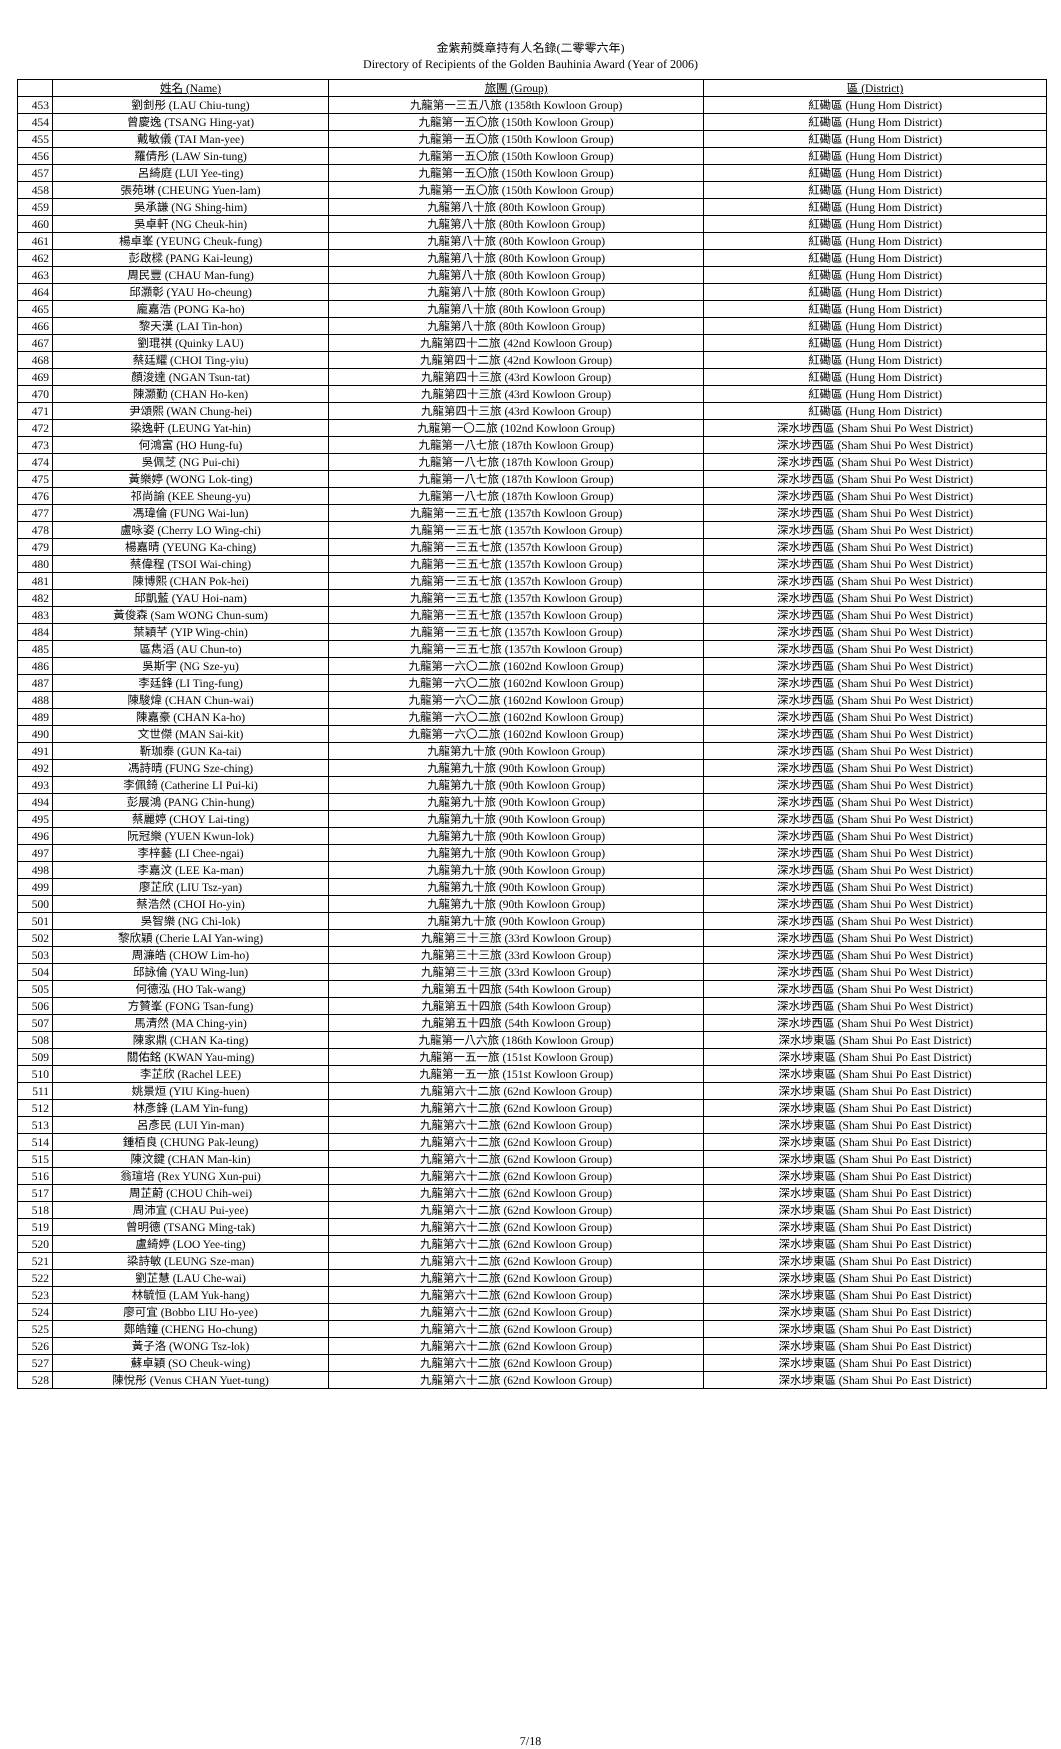金紫荊獎章持有人名錄(二零零六年)
Directory of Recipients of the Golden Bauhinia Award (Year of 2006)
| | 姓名 (Name) | 旅團 (Group) | 區 (District) |
| --- | --- | --- | --- |
| 453 | 劉釗彤 (LAU Chiu-tung) | 九龍第一三五八旅 (1358th Kowloon Group) | 紅磡區 (Hung Hom District) |
| 454 | 曾慶逸 (TSANG Hing-yat) | 九龍第一五〇旅 (150th Kowloon Group) | 紅磡區 (Hung Hom District) |
| 455 | 戴敏儀 (TAI Man-yee) | 九龍第一五〇旅 (150th Kowloon Group) | 紅磡區 (Hung Hom District) |
| 456 | 羅倩彤 (LAW Sin-tung) | 九龍第一五〇旅 (150th Kowloon Group) | 紅磡區 (Hung Hom District) |
| 457 | 呂綺庭 (LUI Yee-ting) | 九龍第一五〇旅 (150th Kowloon Group) | 紅磡區 (Hung Hom District) |
| 458 | 張苑琳 (CHEUNG Yuen-lam) | 九龍第一五〇旅 (150th Kowloon Group) | 紅磡區 (Hung Hom District) |
| 459 | 吳承謙 (NG Shing-him) | 九龍第八十旅 (80th Kowloon Group) | 紅磡區 (Hung Hom District) |
| 460 | 吳卓軒 (NG Cheuk-hin) | 九龍第八十旅 (80th Kowloon Group) | 紅磡區 (Hung Hom District) |
| 461 | 楊卓峯 (YEUNG Cheuk-fung) | 九龍第八十旅 (80th Kowloon Group) | 紅磡區 (Hung Hom District) |
| 462 | 彭啟樑 (PANG Kai-leung) | 九龍第八十旅 (80th Kowloon Group) | 紅磡區 (Hung Hom District) |
| 463 | 周民豐 (CHAU Man-fung) | 九龍第八十旅 (80th Kowloon Group) | 紅磡區 (Hung Hom District) |
| 464 | 邱灝彰 (YAU Ho-cheung) | 九龍第八十旅 (80th Kowloon Group) | 紅磡區 (Hung Hom District) |
| 465 | 龐嘉浩 (PONG Ka-ho) | 九龍第八十旅 (80th Kowloon Group) | 紅磡區 (Hung Hom District) |
| 466 | 黎天漢 (LAI Tin-hon) | 九龍第八十旅 (80th Kowloon Group) | 紅磡區 (Hung Hom District) |
| 467 | 劉琨祺 (Quinky LAU) | 九龍第四十二旅 (42nd Kowloon Group) | 紅磡區 (Hung Hom District) |
| 468 | 蔡廷耀 (CHOI Ting-yiu) | 九龍第四十二旅 (42nd Kowloon Group) | 紅磡區 (Hung Hom District) |
| 469 | 顏浚達 (NGAN Tsun-tat) | 九龍第四十三旅 (43rd Kowloon Group) | 紅磡區 (Hung Hom District) |
| 470 | 陳灝勤 (CHAN Ho-ken) | 九龍第四十三旅 (43rd Kowloon Group) | 紅磡區 (Hung Hom District) |
| 471 | 尹頌熙 (WAN Chung-hei) | 九龍第四十三旅 (43rd Kowloon Group) | 紅磡區 (Hung Hom District) |
| 472 | 梁逸軒 (LEUNG Yat-hin) | 九龍第一〇二旅 (102nd Kowloon Group) | 深水埗西區 (Sham Shui Po West District) |
| 473 | 何鴻富 (HO Hung-fu) | 九龍第一八七旅 (187th Kowloon Group) | 深水埗西區 (Sham Shui Po West District) |
| 474 | 吳佩芝 (NG Pui-chi) | 九龍第一八七旅 (187th Kowloon Group) | 深水埗西區 (Sham Shui Po West District) |
| 475 | 黃樂婷 (WONG Lok-ting) | 九龍第一八七旅 (187th Kowloon Group) | 深水埗西區 (Sham Shui Po West District) |
| 476 | 祁尚諭 (KEE Sheung-yu) | 九龍第一八七旅 (187th Kowloon Group) | 深水埗西區 (Sham Shui Po West District) |
| 477 | 馮瑋倫 (FUNG Wai-lun) | 九龍第一三五七旅 (1357th Kowloon Group) | 深水埗西區 (Sham Shui Po West District) |
| 478 | 盧咏姿 (Cherry LO Wing-chi) | 九龍第一三五七旅 (1357th Kowloon Group) | 深水埗西區 (Sham Shui Po West District) |
| 479 | 楊嘉晴 (YEUNG Ka-ching) | 九龍第一三五七旅 (1357th Kowloon Group) | 深水埗西區 (Sham Shui Po West District) |
| 480 | 蔡偉程 (TSOI Wai-ching) | 九龍第一三五七旅 (1357th Kowloon Group) | 深水埗西區 (Sham Shui Po West District) |
| 481 | 陳博熙 (CHAN Pok-hei) | 九龍第一三五七旅 (1357th Kowloon Group) | 深水埗西區 (Sham Shui Po West District) |
| 482 | 邱凱藍 (YAU Hoi-nam) | 九龍第一三五七旅 (1357th Kowloon Group) | 深水埗西區 (Sham Shui Po West District) |
| 483 | 黃俊森 (Sam WONG Chun-sum) | 九龍第一三五七旅 (1357th Kowloon Group) | 深水埗西區 (Sham Shui Po West District) |
| 484 | 葉穎芊 (YIP Wing-chin) | 九龍第一三五七旅 (1357th Kowloon Group) | 深水埗西區 (Sham Shui Po West District) |
| 485 | 區雋滔 (AU Chun-to) | 九龍第一三五七旅 (1357th Kowloon Group) | 深水埗西區 (Sham Shui Po West District) |
| 486 | 吳斯宇 (NG Sze-yu) | 九龍第一六〇二旅 (1602nd Kowloon Group) | 深水埗西區 (Sham Shui Po West District) |
| 487 | 李廷鋒 (LI Ting-fung) | 九龍第一六〇二旅 (1602nd Kowloon Group) | 深水埗西區 (Sham Shui Po West District) |
| 488 | 陳駿煒 (CHAN Chun-wai) | 九龍第一六〇二旅 (1602nd Kowloon Group) | 深水埗西區 (Sham Shui Po West District) |
| 489 | 陳嘉豪 (CHAN Ka-ho) | 九龍第一六〇二旅 (1602nd Kowloon Group) | 深水埗西區 (Sham Shui Po West District) |
| 490 | 文世傑 (MAN Sai-kit) | 九龍第一六〇二旅 (1602nd Kowloon Group) | 深水埗西區 (Sham Shui Po West District) |
| 491 | 靳珈泰 (GUN Ka-tai) | 九龍第九十旅 (90th Kowloon Group) | 深水埗西區 (Sham Shui Po West District) |
| 492 | 馮詩晴 (FUNG Sze-ching) | 九龍第九十旅 (90th Kowloon Group) | 深水埗西區 (Sham Shui Po West District) |
| 493 | 李佩錡 (Catherine LI Pui-ki) | 九龍第九十旅 (90th Kowloon Group) | 深水埗西區 (Sham Shui Po West District) |
| 494 | 彭展鴻 (PANG Chin-hung) | 九龍第九十旅 (90th Kowloon Group) | 深水埗西區 (Sham Shui Po West District) |
| 495 | 蔡麗婷 (CHOY Lai-ting) | 九龍第九十旅 (90th Kowloon Group) | 深水埗西區 (Sham Shui Po West District) |
| 496 | 阮冠樂 (YUEN Kwun-lok) | 九龍第九十旅 (90th Kowloon Group) | 深水埗西區 (Sham Shui Po West District) |
| 497 | 李梓藝 (LI Chee-ngai) | 九龍第九十旅 (90th Kowloon Group) | 深水埗西區 (Sham Shui Po West District) |
| 498 | 李嘉汶 (LEE Ka-man) | 九龍第九十旅 (90th Kowloon Group) | 深水埗西區 (Sham Shui Po West District) |
| 499 | 廖芷欣 (LIU Tsz-yan) | 九龍第九十旅 (90th Kowloon Group) | 深水埗西區 (Sham Shui Po West District) |
| 500 | 蔡浩然 (CHOI Ho-yin) | 九龍第九十旅 (90th Kowloon Group) | 深水埗西區 (Sham Shui Po West District) |
| 501 | 吳智樂 (NG Chi-lok) | 九龍第九十旅 (90th Kowloon Group) | 深水埗西區 (Sham Shui Po West District) |
| 502 | 黎欣穎 (Cherie LAI Yan-wing) | 九龍第三十三旅 (33rd Kowloon Group) | 深水埗西區 (Sham Shui Po West District) |
| 503 | 周濂皓 (CHOW Lim-ho) | 九龍第三十三旅 (33rd Kowloon Group) | 深水埗西區 (Sham Shui Po West District) |
| 504 | 邱詠倫 (YAU Wing-lun) | 九龍第三十三旅 (33rd Kowloon Group) | 深水埗西區 (Sham Shui Po West District) |
| 505 | 何德泓 (HO Tak-wang) | 九龍第五十四旅 (54th Kowloon Group) | 深水埗西區 (Sham Shui Po West District) |
| 506 | 方贊峯 (FONG Tsan-fung) | 九龍第五十四旅 (54th Kowloon Group) | 深水埗西區 (Sham Shui Po West District) |
| 507 | 馬清然 (MA Ching-yin) | 九龍第五十四旅 (54th Kowloon Group) | 深水埗西區 (Sham Shui Po West District) |
| 508 | 陳家鼎 (CHAN Ka-ting) | 九龍第一八六旅 (186th Kowloon Group) | 深水埗東區 (Sham Shui Po East District) |
| 509 | 關佑銘 (KWAN Yau-ming) | 九龍第一五一旅 (151st Kowloon Group) | 深水埗東區 (Sham Shui Po East District) |
| 510 | 李芷欣 (Rachel LEE) | 九龍第一五一旅 (151st Kowloon Group) | 深水埗東區 (Sham Shui Po East District) |
| 511 | 姚景烜 (YIU King-huen) | 九龍第六十二旅 (62nd Kowloon Group) | 深水埗東區 (Sham Shui Po East District) |
| 512 | 林彥鋒 (LAM Yin-fung) | 九龍第六十二旅 (62nd Kowloon Group) | 深水埗東區 (Sham Shui Po East District) |
| 513 | 呂彥民 (LUI Yin-man) | 九龍第六十二旅 (62nd Kowloon Group) | 深水埗東區 (Sham Shui Po East District) |
| 514 | 鍾栢良 (CHUNG Pak-leung) | 九龍第六十二旅 (62nd Kowloon Group) | 深水埗東區 (Sham Shui Po East District) |
| 515 | 陳汶鍵 (CHAN Man-kin) | 九龍第六十二旅 (62nd Kowloon Group) | 深水埗東區 (Sham Shui Po East District) |
| 516 | 翁瑄培 (Rex YUNG Xun-pui) | 九龍第六十二旅 (62nd Kowloon Group) | 深水埗東區 (Sham Shui Po East District) |
| 517 | 周芷蔚 (CHOU Chih-wei) | 九龍第六十二旅 (62nd Kowloon Group) | 深水埗東區 (Sham Shui Po East District) |
| 518 | 周沛宜 (CHAU Pui-yee) | 九龍第六十二旅 (62nd Kowloon Group) | 深水埗東區 (Sham Shui Po East District) |
| 519 | 曾明德 (TSANG Ming-tak) | 九龍第六十二旅 (62nd Kowloon Group) | 深水埗東區 (Sham Shui Po East District) |
| 520 | 盧綺婷 (LOO Yee-ting) | 九龍第六十二旅 (62nd Kowloon Group) | 深水埗東區 (Sham Shui Po East District) |
| 521 | 梁詩敏 (LEUNG Sze-man) | 九龍第六十二旅 (62nd Kowloon Group) | 深水埗東區 (Sham Shui Po East District) |
| 522 | 劉芷慧 (LAU Che-wai) | 九龍第六十二旅 (62nd Kowloon Group) | 深水埗東區 (Sham Shui Po East District) |
| 523 | 林毓恒 (LAM Yuk-hang) | 九龍第六十二旅 (62nd Kowloon Group) | 深水埗東區 (Sham Shui Po East District) |
| 524 | 廖可宜 (Bobbo LIU Ho-yee) | 九龍第六十二旅 (62nd Kowloon Group) | 深水埗東區 (Sham Shui Po East District) |
| 525 | 鄭皓鐘 (CHENG Ho-chung) | 九龍第六十二旅 (62nd Kowloon Group) | 深水埗東區 (Sham Shui Po East District) |
| 526 | 黃子洛 (WONG Tsz-lok) | 九龍第六十二旅 (62nd Kowloon Group) | 深水埗東區 (Sham Shui Po East District) |
| 527 | 蘇卓穎 (SO Cheuk-wing) | 九龍第六十二旅 (62nd Kowloon Group) | 深水埗東區 (Sham Shui Po East District) |
| 528 | 陳悅彤 (Venus CHAN Yuet-tung) | 九龍第六十二旅 (62nd Kowloon Group) | 深水埗東區 (Sham Shui Po East District) |
7/18